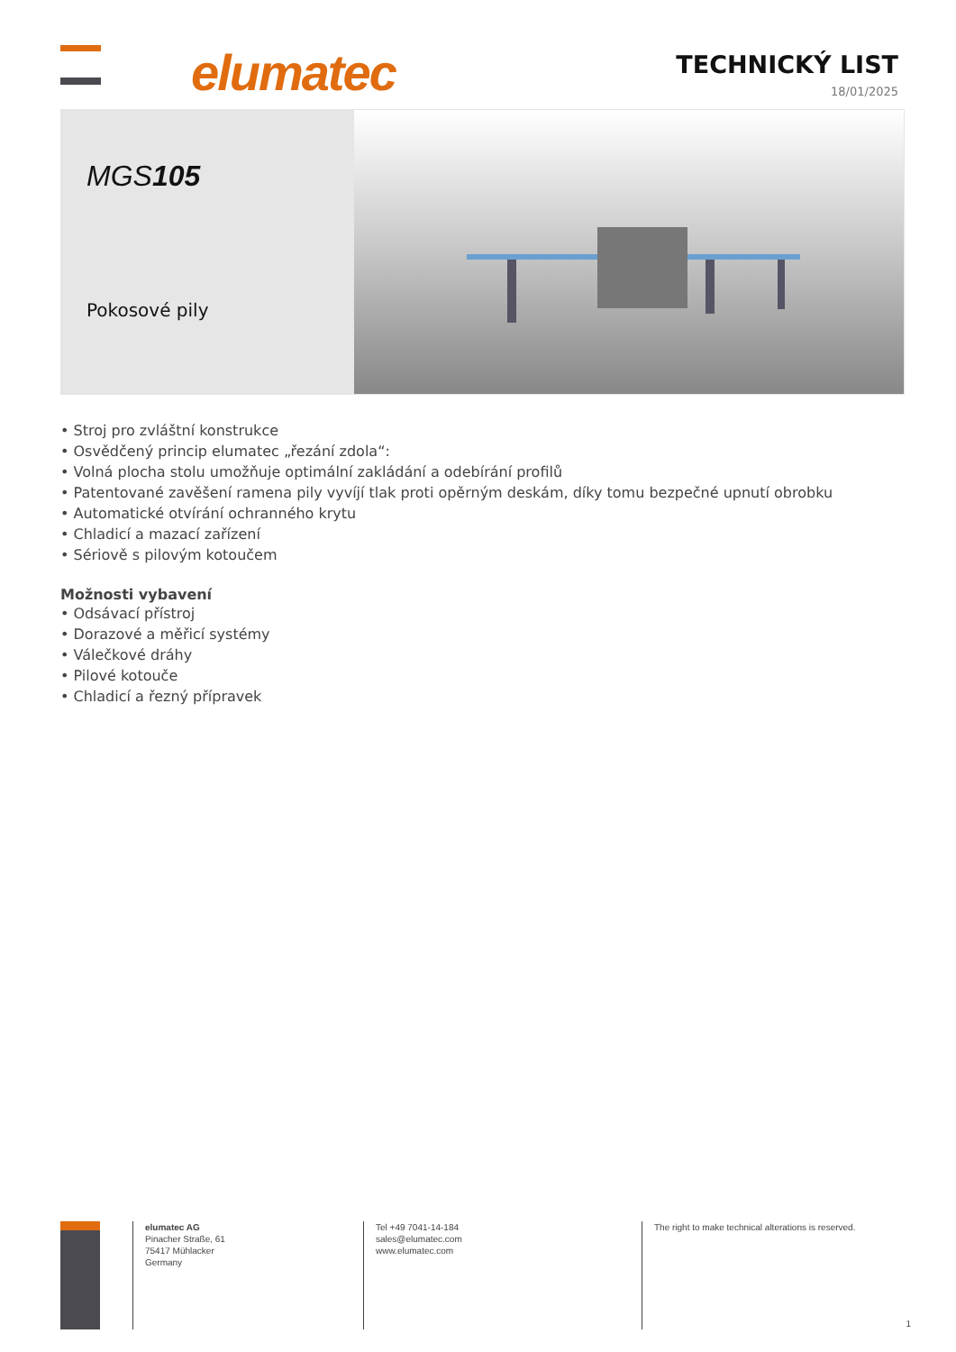elumatec TECHNICKÝ LIST
18/01/2025
MGS105
Pokosové pily
• Stroj pro zvláštní konstrukce
• Osvědčený princip elumatec „řezání zdola“:
• Volná plocha stolu umožňuje optimální zakládání a odebírání profilů
• Patentované zavěšení ramena pily vyvíjí tlak proti opěrným deskám, díky tomu bezpečné upnutí obrobku
• Automatické otvírání ochranného krytu
• Chladicí a mazací zařízení
• Sériově s pilovým kotoučem
Možnosti vybavení
• Odsávací přístroj
• Dorazové a měřicí systémy
• Válečkové dráhy
• Pilové kotouče
• Chladicí a řezný přípravek
elumatec AG
Pinacher Straße, 61
75417 Mühlacker
Germany
Tel +49 7041-14-184
sales@elumatec.com
www.elumatec.com
The right to make technical alterations is reserved.
1